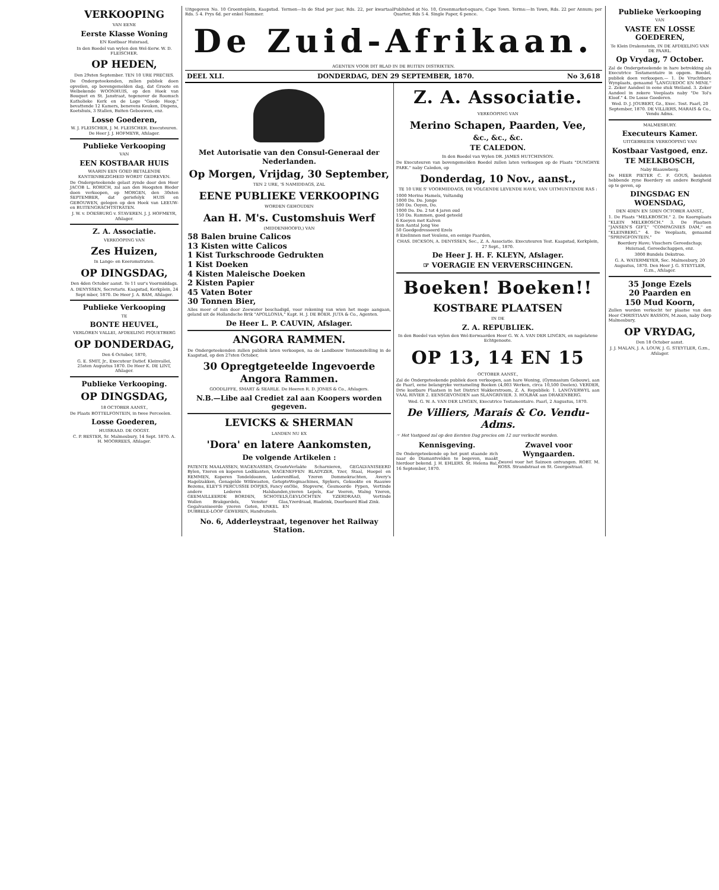VERKOOPING
VAN EENE
Eerste Klasse Woning
EN Kostbaar Huisraad,
In den Boedel van wylen den Wel-Eerw. W. D. FLEISCHER.
OP HEDEN,
Den 29sten September. TEN 10 URE PRECIES.
De Ondergeteekenden, zullen publiek doen opveilen, op bovengemelden dag, dat Groote en Welbekende WOONHUIS, op den Hoek van Bouquet en St. Janstraat, tegenover de Roomsch Katholieke Kerk en de Loge "Goede Hoop," bevattende 12 Kamers, benevens Keuken, Dispens, Koetshuis, 3 Stallen, Buiten Gebouwen, enz.
Losse Goederen,
W. J. FLEISCHER, J. M. FLEISCHER. Executeuren. De Heer J. J. HOFMEYR, Afslager.
Publieke Verkooping
VAN
EEN KOSTBAAR HUIS
WAARIN EEN GOED BETALENDE KANTIENBEZIGHEID WORDT GEDREVEN.
De Ondergeteekende gelast zynde door den Heer JACOB L. RORICH, zal aan den Hoogsten Bieder doen verkoopen, op MORGEN, den 30sten SEPTEMBER, dat geriefelyk HUIS en GEBOUWEN, gelegen op den Hoek van LEEUW- en BUITENGRACHTSTRATEN.
J. W. v. DOESBURG v. STAVEREN. J. J. HOFMEYR, Afslager.
Z. A. Associatie.
VERKOOPING VAN
Zes Huizen,
In Lange- en Keeromstraten.
OP DINGSDAG,
Den 4den October aanst. Te 11 uur's Voormiddags.
A. DENYSSEN, Secretaris. Kaapstad, Kerkplein, 24 Sept mber, 1870. De Heer J. A. BAM, Afslager.
Publieke Verkooping
TE
BONTE HEUVEL,
VERLOREN VALLEI, AFDEELING PIQUETBERG
OP DONDERDAG,
Den 6 October, 1870,
G. E. SMIT, Jr., Executeur Datief. Kleinvallei, 25sten Augustus 1870. De Heer K. DE LINT, Afslager.
Publieke Verkooping.
OP DINGSDAG,
18 OCTOBER AANST.,
De Plaats BOTTELFONTEIN, in twee Perceelen.
Losse Goederen,
HUISRAAD. DE OOGST.
C. P. BESTER, Sr. Malmesbury, 14 Sept. 1870. A. H. MOORREES, Afslager.
Uitgegeven No. 10 Groenteplein, Kaapstad. Termen—In de Stad per jaar, Rds. 22, per kwartaal Rds. 5 4. Prys 6d. per enkel Nommer.
Published at No. 10, Greenmarket-square, Cape Town. Terms:—In Town, Rds. 22 per Annum; per Quarter, Rds 5 4. Single Paper, 6 pence.
De Zuid-Afrikaan.
AGENTEN VOOR DIT BLAD IN DE BUITEN DISTRIKTEN.
DEEL XLI. DONDERDAG, DEN 29 SEPTEMBER, 1870. No 3,618
Met Autorisatie van den Consul-Generaal der Nederlanden.
Op Morgen, Vrijdag, 30 September,
TEN 2 URE, 'S NAMIDDAGS, ZAL
EENE PUBLIEKE VERKOOPING
WORDEN GEHOUDEN
Aan H. M's. Customshuis Werf
(MIDDENHOOFD,) VAN
58 Balen bruine Calicos
13 Kisten witte Calicos
1 Kist Turkschroode Gedrukten
1 Kist Doeken
4 Kisten Maleische Doeken
2 Kisten Papier
45 Vaten Boter
30 Tonnen Bier,
Alles meer of min door Zeewater beschadigd, voor rekening van wien het moge aangaan, geland uit de Hollandsche Brik "APOLLONIA," Kapt. H. J. DE BOER. JUTA & Co., Agenten.
De Heer L. P. CAUVIN, Afslager.
ANGORA RAMMEN.
De Ondergeteekenden zullen publiek laten verkoopen, na de Landbouw Tentoonstelling in de Kaapstad, op den 27sten October,
30 Opregtgeteelde Ingevoerde Angora Rammen.
GOODLIFFE, SMART & SEARLE. De Heeren R. D. JONES & Co., Afslagers.
N.B.—Libe aal Crediet zal aan Koopers worden gegeven.
LEVICKS & SHERMAN
LANDEN NU EX
'Dora' en latere Aankomsten,
De volgende Artikelen :
PATENTE MAALASSEN, WAGENASSEN, Groote Bylen, Yzeren en koperen Ledikanten, WAGEN REMMEN, Koperen Tondeldoozen, Lederen Hagelzakken, Genagelde Witkwasten, Getopte Bezems, ELEY'S PERCUSSIE DOPJES, Fancy en andere Lederen Halsbanden, GEEMAILLEERDE BORDEN, SCHOTELS, Wollen Brakgordels, Venster Glas, Gegalvaniseerde yzeren Goten, ENKEL EN DUBBELE-LOOP GEWEREN, Handvatsels.
Verlakte Scharnieren, GEGALVANISEERD EFFEN BLADYZER, Yzer, Staal, Hoepel en Blad, Yzeren Dommekrachten, Avery's Wegmachines, Spykers, Gekookte en Raauwe Olie, Stopverw, Gesmoorde Pypen, Vertinde yzeren Lepels, Kar Veeren, Walng Yzeren, GEVLOCHTEN YZERDRAAD, Vertinde Yzerdraad, Biadzink, Doorboord Blad Zink.
No. 6, Adderleystraat, tegenover het Railway Station.
Z. A. Associatie.
VERKOOPING VAN
Merino Schapen, Paarden, Vee,
&c., &c., &c.
TE CALEDON.
In den Boedel van Wylen DR. JAMES HUTCHINSON.
De Executeuren van bovengemelden Boedel zullen laten verkoopen op de Plaats "DUNGHYE PARK." naby Caledon, op
Donderdag, 10 Nov., aanst.,
TE 10 URE S' VOORMIDDAGS, DE VOLGENDE LEVENDE HAVE, VAN UITMUNTENDE RAS :
1000 Merino Hamels, Voltandig
1000 Do. Do. Jonge
500 Do. Ooyen, Do.
1000 Do. Do. 2 tot 4 jaren oud
150 Do. Rammen, goed geteeld
6 Koeyen met Kalven
Een Aantal Jong Vee
50 Goedgedresseerd Ezels
8 Ezelinnen met Veulens, en eenige Paarden,
CHAS. DICKSON, A. DENYSSEN, Sec., Z. A. Associatie. Executeuren Test. Kaapstad, Kerkplein, 27 Sept., 1870.
De Heer J. H. F. KLEYN, Afslager.
☞ VOERAGIE EN VERVERSCHINGEN.
Boeken! Boeken!!
KOSTBARE PLAATSEN
IN DE
Z. A. REPUBLIEK.
In den Boedel van wylen den Wel-Eerwaarden Heer G. W. A. VAN DER LINGEN, en nagelatene Echtgenoote.
OP 13, 14 EN 15
OCTOBER AANST.,
Zal de Ondergeteekende publiek doen verkoopen, aan hare Woning, (Gymnasium Gebouw), aan de Paarl, eene belangryke verzameling Boeken (4,003 Werken, circa 10,500 Deelen). VERDER, Drie kostbare Plaatsen in het District Wakkerstroom, Z. A. Republiek: 1. LANGVERWYL aan VAAL RIVIER 2. EENSGEVONDEN aan SLANGRIVIER. 3. HOLBAK aan DRAKENBERG.
Wed. G. W. A. VAN DER LINGEN, Executrice Testamentaire. Paarl, 2 Augustus, 1870.
De Villiers, Marais & Co. Vendu-Adms.
☞ Het Vastgoed zal op den Eersten Dag precies om 12 uur verkocht worden.
Kennisgeving.
De Ondergeteekende op het punt staande zich naar de Diamantvelden te begeven, maakt hierdoor bekend. J. H. EHLERS. St. Helena Bai, 16 September, 1870.
Zwavel voor Wyngaarden.
Zwavel voor het Saizoen ontvangen. ROBT. M. ROSS. Strandstraat en St. Georgestraat.
Publieke Verkooping
VAN
VASTE EN LOSSE GOEDEREN,
Te Klein Drakenstein, IN DE AFDEELING VAN DE PAARL.
Op Vrydag, 7 October.
Zal de Ondergeteekende in hare betrekking als Executrice Testamentaire in opgem. Boedel, publiek doen verkoopen.— 1. De Vruchtbare Wynplaats, genaamd "LANGUEDOC EN MINE." 2. Zeker Aandeel in eene stuk Weiland. 3. Zeker Aandeel in zekere Veeplaats naby "De Tol's Kloof." 4. De Losse Goederen.
Wed. D. J. JOUBERT, Gz., Exec. Test. Paarl, 20 September, 1870. DE VILLIERS, MARAIS & Co., Vendu Adms.
MALMESBURY.
Executeurs Kamer.
UITGEBREIDE VERKOOPING VAN
Kostbaar Vastgoed, enz.
TE MELKBOSCH,
Naby Blaauwberg.
De HEER PIETER C. F. GOUS, besloten hebbende zyne Boerdery en andere Bezigheid op te geven, op
DINGSDAG EN WOENSDAG,
DEN 4DEN EN 5DEN OCTOBER AANST.,
1. De Plaats "MELKBOSCH." 2. De Koornplaats "KLEIN MELKBOSCH." 3. De Plaatsen "JANSEN'S GIFT," "COMPAGNIES DAM," en "KLEINBERG." 4. De Veeplaats, genaamd "SPRINGFONTEIN."
Boerdery Have; Visschers Gereedschap; Huisraad, Gereedschappen, enz.
3000 Bundels Dekstroo.
G. A. WATERMEYER, Sec. Malmesbury, 20 Augustus, 1870. Den Heer J. G. STEYTLER, G.zn., Afslager.
35 Jonge Ezels
20 Paarden en
150 Mud Koorn,
Zullen worden verkocht ter plaatse van den Heer CHRISTIAAN BASSON, M.zoon, naby Dorp Malmesbury,
OP VRYDAG,
Den 18 October aanst.
J. J. MALAN, J. A. LOUW, J. G. STEYTLER, G.zn., Afslager.